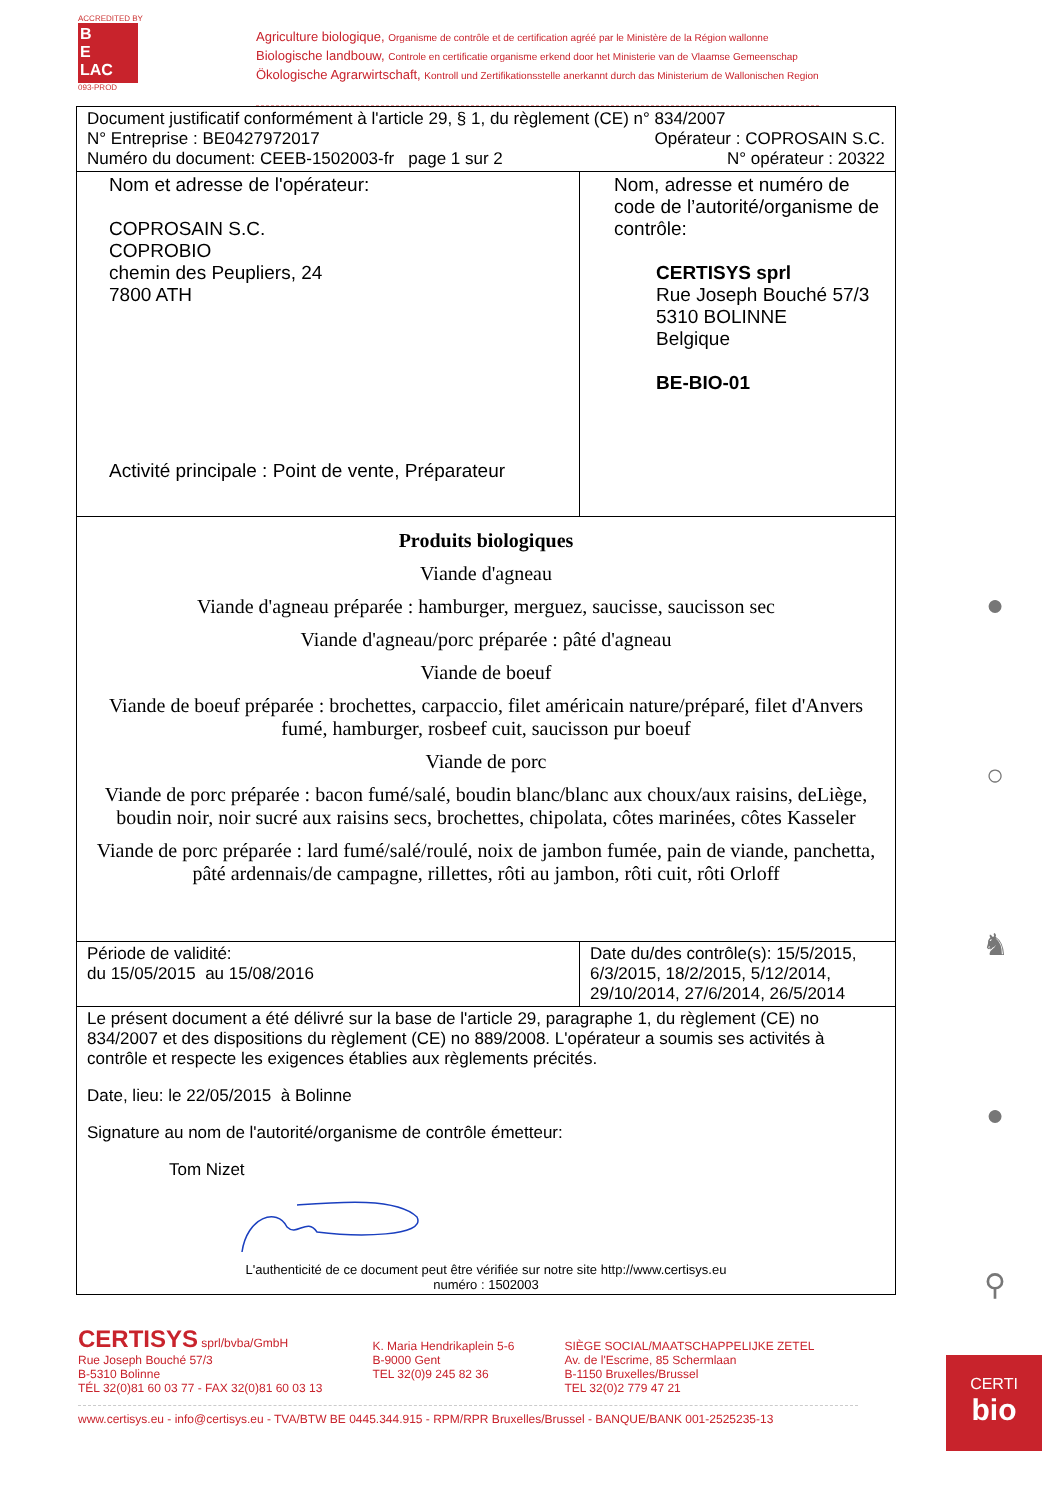ACCREDITED BY
B
E
LAC
093-PROD
Agriculture biologique, Organisme de contrôle et de certification agréé par le Ministère de la Région wallonne
Biologische landbouw, Controle en certificatie organisme erkend door het Ministerie van de Vlaamse Gemeenschap
Ökologische Agrarwirtschaft, Kontroll und Zertifikationsstelle anerkannt durch das Ministerium de Wallonischen Region
| Document justificatif conformément à l'article 29, § 1, du règlement (CE) n° 834/2007 N° Entreprise : BE0427972017 Opérateur : COPROSAIN S.C. Numéro du document: CEEB-1502003-fr page 1 sur 2 N° opérateur : 20322 | |
| Nom et adresse de l'opérateur: COPROSAIN S.C. COPROBIO chemin des Peupliers, 24 7800 ATH Activité principale : Point de vente, Préparateur | Nom, adresse et numéro de code de l’autorité/organisme de contrôle: CERTISYS sprl Rue Joseph Bouché 57/3 5310 BOLINNE Belgique BE-BIO-01 |
| Produits biologiques Viande d'agneau Viande d'agneau préparée : hamburger, merguez, saucisse, saucisson sec Viande d'agneau/porc préparée : pâté d'agneau Viande de boeuf Viande de boeuf préparée : brochettes, carpaccio, filet américain nature/préparé, filet d'Anvers fumé, hamburger, rosbeef cuit, saucisson pur boeuf Viande de porc Viande de porc préparée : bacon fumé/salé, boudin blanc/blanc aux choux/aux raisins, deLiège, boudin noir, noir sucré aux raisins secs, brochettes, chipolata, côtes marinées, côtes Kasseler Viande de porc préparée : lard fumé/salé/roulé, noix de jambon fumée, pain de viande, panchetta, pâté ardennais/de campagne, rillettes, rôti au jambon, rôti cuit, rôti Orloff | |
| Période de validité: du 15/05/2015 au 15/08/2016 | Date du/des contrôle(s): 15/5/2015, 6/3/2015, 18/2/2015, 5/12/2014, 29/10/2014, 27/6/2014, 26/5/2014 |
| Le présent document a été délivré sur la base de l'article 29, paragraphe 1, du règlement (CE) no 834/2007 et des dispositions du règlement (CE) no 889/2008. L'opérateur a soumis ses activités à contrôle et respecte les exigences établies aux règlements précités. Date, lieu: le 22/05/2015 à Bolinne Signature au nom de l'autorité/organisme de contrôle émetteur: Tom Nizet L'authenticité de ce document peut être vérifiée sur notre site http://www.certisys.eu numéro : 1502003 | |
●
○
♞
●
⚲
CERTISYS sprl/bvba/GmbH
Rue Joseph Bouché 57/3
B-5310 Bolinne
TÉL 32(0)81 60 03 77 - FAX 32(0)81 60 03 13
K. Maria Hendrikaplein 5-6
B-9000 Gent
TEL 32(0)9 245 82 36
SIÈGE SOCIAL/MAATSCHAPPELIJKE ZETEL
Av. de l'Escrime, 85 Schermlaan
B-1150 Bruxelles/Brussel
TEL 32(0)2 779 47 21
www.certisys.eu - info@certisys.eu - TVA/BTW BE 0445.344.915 - RPM/RPR Bruxelles/Brussel - BANQUE/BANK 001-2525235-13
CERTI
bio